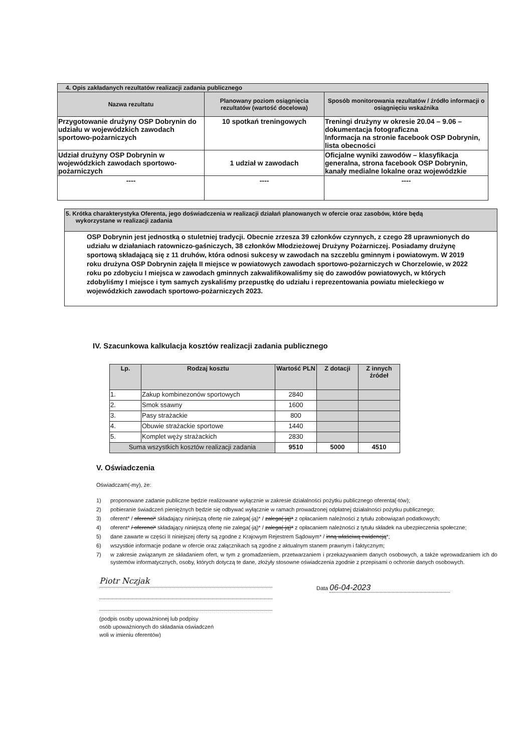| 4. Opis zakładanych rezultatów realizacji zadania publicznego | | |
| Nazwa rezultatu | Planowany poziom osiągnięcia rezultatów (wartość docelowa) | Sposób monitorowania rezultatów / źródło informacji o osiągnięciu wskaźnika |
| Przygotowanie drużyny OSP Dobrynin do udziału w wojewódzkich zawodach sportowo-pożarniczych | 10 spotkań treningowych | Treningi drużyny w okresie 20.04 – 9.06 – dokumentacja fotograficzna Informacja na stronie facebook OSP Dobrynin, lista obecności |
| Udział drużyny OSP Dobrynin w wojewódzkich zawodach sportowo-pożarniczych | 1 udział w zawodach | Oficjalne wyniki zawodów – klasyfikacja generalna, strona facebook OSP Dobrynin, kanały medialne lokalne oraz wojewódzkie |
| ---- | ---- | ---- |
5. Krótka charakterystyka Oferenta, jego doświadczenia w realizacji działań planowanych w ofercie oraz zasobów, które będą
wykorzystane w realizacji zadania
OSP Dobrynin jest jednostką o stuletniej tradycji. Obecnie zrzesza 39 członków czynnych, z czego 28 uprawnionych do udziału w działaniach ratowniczo-gaśniczych, 38 członków Młodzieżowej Drużyny Pożarniczej. Posiadamy drużynę sportową składającą się z 11 druhów, która odnosi sukcesy w zawodach na szczeblu gminnym i powiatowym. W 2019 roku drużyna OSP Dobrynin zajęła II miejsce w powiatowych zawodach sportowo-pożarniczych w Chorzelowie, w 2022 roku po zdobyciu I miejsca w zawodach gminnych zakwalifikowaliśmy się do zawodów powiatowych, w których zdobyliśmy I miejsce i tym samych zyskaliśmy przepustkę do udziału i reprezentowania powiatu mieleckiego w wojewódzkich zawodach sportowo-pożarniczych 2023.
IV. Szacunkowa kalkulacja kosztów realizacji zadania publicznego
| Lp. | Rodzaj kosztu | Wartość PLN | Z dotacji | Z innych źródeł |
| --- | --- | --- | --- | --- |
| 1. | Zakup kombinezonów sportowych | 2840 | | |
| 2. | Smok ssawny | 1600 | | |
| 3. | Pasy strażackie | 800 | | |
| 4. | Obuwie strażackie sportowe | 1440 | | |
| 5. | Komplet węży strażackich | 2830 | | |
| Suma wszystkich kosztów realizacji zadania | | 9510 | 5000 | 4510 |
V. Oświadczenia
Oświadczam(-my), że:
1) proponowane zadanie publiczne będzie realizowane wyłącznie w zakresie działalności pożytku publicznego oferenta(-tów);
2) pobieranie świadczeń pieniężnych będzie się odbywać wyłącznie w ramach prowadzonej odpłatnej działalności pożytku publicznego;
3) oferent* / oferenci* składający niniejszą ofertę nie zalega(-ją)* / zalega(-ją)* z opłacaniem należności z tytułu zobowiązań podatkowych;
4) oferent* / oferenci* składający niniejszą ofertę nie zalega(-ją)* / zalega(-ją)* z opłacaniem należności z tytułu składek na ubezpieczenia społeczne;
5) dane zawarte w części II niniejszej oferty są zgodne z Krajowym Rejestrem Sądowym* / inną właściwą ewidencją*;
6) wszystkie informacje podane w ofercie oraz załącznikach są zgodne z aktualnym stanem prawnym i faktycznym;
7) w zakresie związanym ze składaniem ofert, w tym z gromadzeniem, przetwarzaniem i przekazywaniem danych osobowych, a także wprowadzaniem ich do systemów informatycznych, osoby, których dotyczą te dane, złożyły stosowne oświadczenia zgodnie z przepisami o ochronie danych osobowych.
Piotr Nczjak
(podpis osoby upoważnionej lub podpisy
osób upoważnionych do składania oświadczeń
woli w imieniu oferentów)
Data 06-04-2023